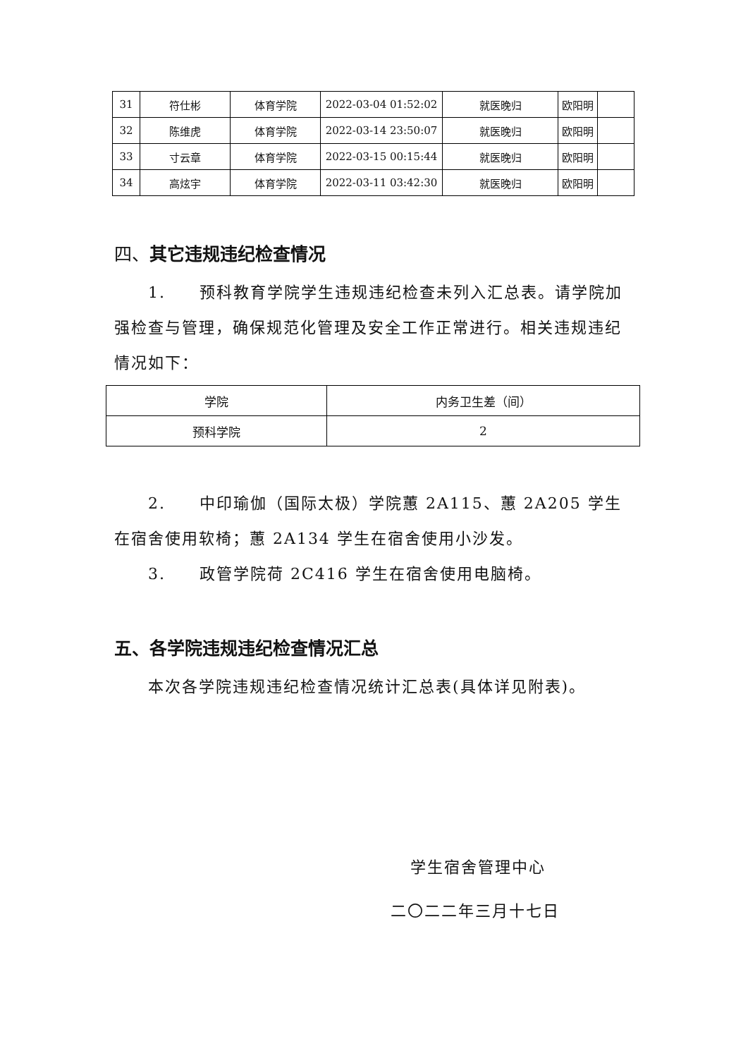| 31 | 符仕彬 | 体育学院 | 2022-03-04 01:52:02 | 就医晚归 | 欧阳明 | |
| 32 | 陈维虎 | 体育学院 | 2022-03-14 23:50:07 | 就医晚归 | 欧阳明 | |
| 33 | 寸云章 | 体育学院 | 2022-03-15 00:15:44 | 就医晚归 | 欧阳明 | |
| 34 | 高炫宇 | 体育学院 | 2022-03-11 03:42:30 | 就医晚归 | 欧阳明 | |
四、其它违规违纪检查情况
1.　　预科教育学院学生违规违纪检查未列入汇总表。请学院加强检查与管理，确保规范化管理及安全工作正常进行。相关违规违纪情况如下：
| 学院 | 内务卫生差（间） |
| 预科学院 | 2 |
2.　　中印瑜伽（国际太极）学院蕙 2A115、蕙 2A205 学生在宿舍使用软椅；蕙 2A134 学生在宿舍使用小沙发。
3.　　政管学院荷 2C416 学生在宿舍使用电脑椅。
五、各学院违规违纪检查情况汇总
本次各学院违规违纪检查情况统计汇总表(具体详见附表)。
学生宿舍管理中心
二〇二二年三月十七日